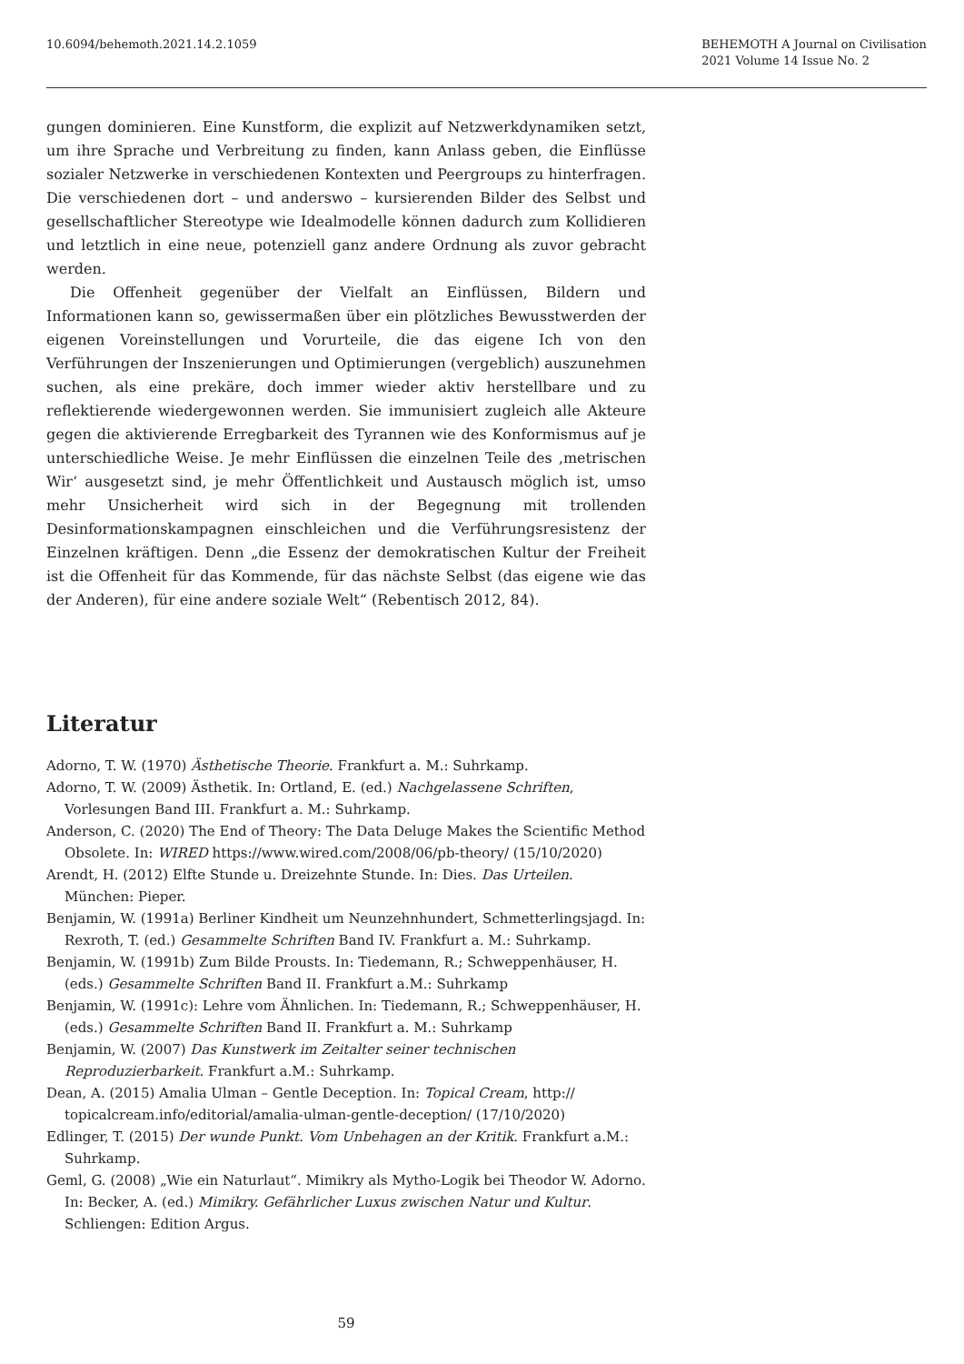10.6094/behemoth.2021.14.2.1059
BEHEMOTH A Journal on Civilisation
2021 Volume 14 Issue No. 2
gungen dominieren. Eine Kunstform, die explizit auf Netzwerkdynamiken setzt, um ihre Sprache und Verbreitung zu finden, kann Anlass geben, die Einflüsse sozialer Netzwerke in verschiedenen Kontexten und Peergroups zu hinterfragen. Die verschiedenen dort – und anderswo – kursierenden Bilder des Selbst und gesellschaftlicher Stereotype wie Idealmodelle können dadurch zum Kollidieren und letztlich in eine neue, potenziell ganz andere Ordnung als zuvor gebracht werden.
Die Offenheit gegenüber der Vielfalt an Einflüssen, Bildern und Informationen kann so, gewissermaßen über ein plötzliches Bewusstwerden der eigenen Voreinstellungen und Vorurteile, die das eigene Ich von den Verführungen der Inszenierungen und Optimierungen (vergeblich) auszunehmen suchen, als eine prekäre, doch immer wieder aktiv herstellbare und zu reflektierende wiedergewonnen werden. Sie immunisiert zugleich alle Akteure gegen die aktivierende Erregbarkeit des Tyrannen wie des Konformismus auf je unterschiedliche Weise. Je mehr Einflüssen die einzelnen Teile des ‚metrischen Wir‘ ausgesetzt sind, je mehr Öffentlichkeit und Austausch möglich ist, umso mehr Unsicherheit wird sich in der Begegnung mit trollenden Desinformationskampagnen einschleichen und die Verführungsresistenz der Einzelnen kräftigen. Denn „die Essenz der demokratischen Kultur der Freiheit ist die Offenheit für das Kommende, für das nächste Selbst (das eigene wie das der Anderen), für eine andere soziale Welt“ (Rebentisch 2012, 84).
Literatur
Adorno, T. W. (1970) Ästhetische Theorie. Frankfurt a. M.: Suhrkamp.
Adorno, T. W. (2009) Ästhetik. In: Ortland, E. (ed.) Nachgelassene Schriften, Vorlesungen Band III. Frankfurt a. M.: Suhrkamp.
Anderson, C. (2020) The End of Theory: The Data Deluge Makes the Scientific Method Obsolete. In: WIRED https://www.wired.com/2008/06/pb-theory/ (15/10/2020)
Arendt, H. (2012) Elfte Stunde u. Dreizehnte Stunde. In: Dies. Das Urteilen. München: Pieper.
Benjamin, W. (1991a) Berliner Kindheit um Neunzehnhundert, Schmetterlingsjagd. In: Rexroth, T. (ed.) Gesammelte Schriften Band IV. Frankfurt a. M.: Suhrkamp.
Benjamin, W. (1991b) Zum Bilde Prousts. In: Tiedemann, R.; Schweppenhäuser, H. (eds.) Gesammelte Schriften Band II. Frankfurt a.M.: Suhrkamp
Benjamin, W. (1991c): Lehre vom Ähnlichen. In: Tiedemann, R.; Schweppenhäuser, H. (eds.) Gesammelte Schriften Band II. Frankfurt a. M.: Suhrkamp
Benjamin, W. (2007) Das Kunstwerk im Zeitalter seiner technischen Reproduzierbarkeit. Frankfurt a.M.: Suhrkamp.
Dean, A. (2015) Amalia Ulman – Gentle Deception. In: Topical Cream, http:// topicalcream.info/editorial/amalia-ulman-gentle-deception/ (17/10/2020)
Edlinger, T. (2015) Der wunde Punkt. Vom Unbehagen an der Kritik. Frankfurt a.M.: Suhrkamp.
Geml, G. (2008) „Wie ein Naturlaut“. Mimikry als Mytho-Logik bei Theodor W. Adorno. In: Becker, A. (ed.) Mimikry. Gefährlicher Luxus zwischen Natur und Kultur. Schliengen: Edition Argus.
59